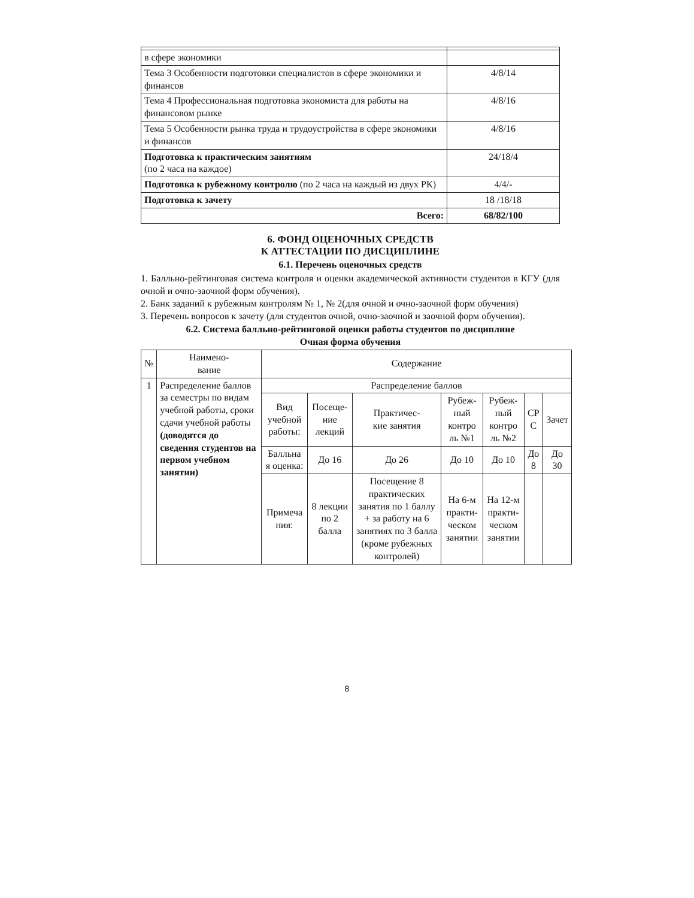| в сфере экономики | |
| Тема 3 Особенности подготовки специалистов в сфере экономики и финансов | 4/8/14 |
| Тема 4 Профессиональная подготовка экономиста для работы на финансовом рынке | 4/8/16 |
| Тема 5 Особенности рынка труда и трудоустройства в сфере экономики и финансов | 4/8/16 |
| Подготовка к практическим занятиям (по 2 часа на каждое) | 24/18/4 |
| Подготовка к рубежному контролю (по 2 часа на каждый из двух РК) | 4/4/- |
| Подготовка к зачету | 18 /18/18 |
| Всего: | 68/82/100 |
6. ФОНД ОЦЕНОЧНЫХ СРЕДСТВ
К АТТЕСТАЦИИ ПО ДИСЦИПЛИНЕ
6.1. Перечень оценочных средств
1. Балльно-рейтинговая система контроля и оценки академической активности студентов в КГУ (для очной и очно-заочной форм обучения).
2. Банк заданий к рубежным контролям № 1, № 2(для очной и очно-заочной форм обучения)
3. Перечень вопросов к зачету (для студентов очной, очно-заочной и заочной форм обучения).
6.2. Система балльно-рейтинговой оценки работы студентов по дисциплине
Очная форма обучения
| № | Наимено- вание | Содержание | | | | | | |
| --- | --- | --- | --- | --- | --- | --- | --- | --- |
| 1 | Распределение баллов за семестры по видам учебной работы, сроки сдачи учебной работы (доводятся до сведения студентов на первом учебном занятии) | Распределение баллов | | | | | | |
| | | Вид учебной работы: | Посеще- ние лекций | Практичес- кие занятия | Рубеж- ный контро ль №1 | Рубеж- ный контро ль №2 | СР С | Зачет |
| | | Балльна я оценка: | До 16 | До 26 | До 10 | До 10 | До 8 | До 30 |
| | | Примеча ния: | 8 лекции по 2 балла | Посещение 8 практических занятия по 1 баллу + за работу на 6 занятиях по 3 балла (кроме рубежных контролей) | На 6-м практи- ческом занятии | На 12-м практи- ческом занятии | | |
8